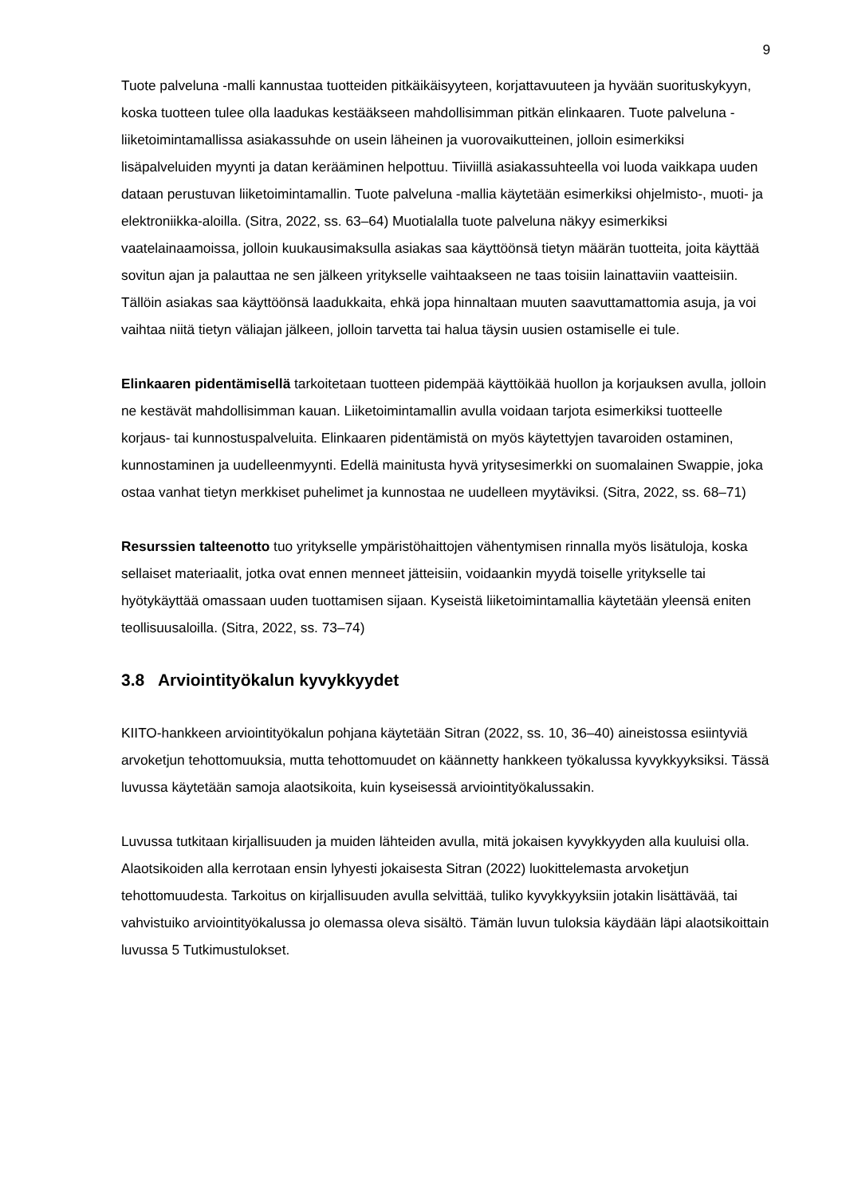9
Tuote palveluna -malli kannustaa tuotteiden pitkäikäisyyteen, korjattavuuteen ja hyvään suorituskykyyn, koska tuotteen tulee olla laadukas kestääkseen mahdollisimman pitkän elinkaaren. Tuote palveluna -liiketoimintamallissa asiakassuhde on usein läheinen ja vuorovaikutteinen, jolloin esimerkiksi lisäpalveluiden myynti ja datan kerääminen helpottuu. Tiiviillä asiakassuhteella voi luoda vaikkapa uuden dataan perustuvan liiketoimintamallin. Tuote palveluna -mallia käytetään esimerkiksi ohjelmisto-, muoti- ja elektroniikka-aloilla. (Sitra, 2022, ss. 63–64) Muotialalla tuote palveluna näkyy esimerkiksi vaatelainaamoissa, jolloin kuukausimaksulla asiakas saa käyttöönsä tietyn määrän tuotteita, joita käyttää sovitun ajan ja palauttaa ne sen jälkeen yritykselle vaihtaakseen ne taas toisiin lainattaviin vaatteisiin. Tällöin asiakas saa käyttöönsä laadukkaita, ehkä jopa hinnaltaan muuten saavuttamattomia asuja, ja voi vaihtaa niitä tietyn väliajan jälkeen, jolloin tarvetta tai halua täysin uusien ostamiselle ei tule.
Elinkaaren pidentämisellä tarkoitetaan tuotteen pidempää käyttöikää huollon ja korjauksen avulla, jolloin ne kestävät mahdollisimman kauan. Liiketoimintamallin avulla voidaan tarjota esimerkiksi tuotteelle korjaus- tai kunnostuspalveluita. Elinkaaren pidentämistä on myös käytettyjen tavaroiden ostaminen, kunnostaminen ja uudelleenmyynti. Edellä mainitusta hyvä yritysesimerkki on suomalainen Swappie, joka ostaa vanhat tietyn merkkiset puhelimet ja kunnostaa ne uudelleen myytäviksi. (Sitra, 2022, ss. 68–71)
Resurssien talteenotto tuo yritykselle ympäristöhaittojen vähentymisen rinnalla myös lisätuloja, koska sellaiset materiaalit, jotka ovat ennen menneet jätteisiin, voidaankin myydä toiselle yritykselle tai hyötykäyttää omassaan uuden tuottamisen sijaan. Kyseistä liiketoimintamallia käytetään yleensä eniten teollisuusaloilla. (Sitra, 2022, ss. 73–74)
3.8 Arviointityökalun kyvykkyydet
KIITO-hankkeen arviointityökalun pohjana käytetään Sitran (2022, ss. 10, 36–40) aineistossa esiintyviä arvoketjun tehottomuuksia, mutta tehottomuudet on käännetty hankkeen työkalussa kyvykkyyksiksi. Tässä luvussa käytetään samoja alaotsikoita, kuin kyseisessä arviointityökalussakin.
Luvussa tutkitaan kirjallisuuden ja muiden lähteiden avulla, mitä jokaisen kyvykkyyden alla kuuluisi olla. Alaotsikoiden alla kerrotaan ensin lyhyesti jokaisesta Sitran (2022) luokittelemasta arvoketjun tehottomuudesta. Tarkoitus on kirjallisuuden avulla selvittää, tuliko kyvykkyyksiin jotakin lisättävää, tai vahvistuiko arviointityökalussa jo olemassa oleva sisältö. Tämän luvun tuloksia käydään läpi alaotsikoittain luvussa 5 Tutkimustulokset.